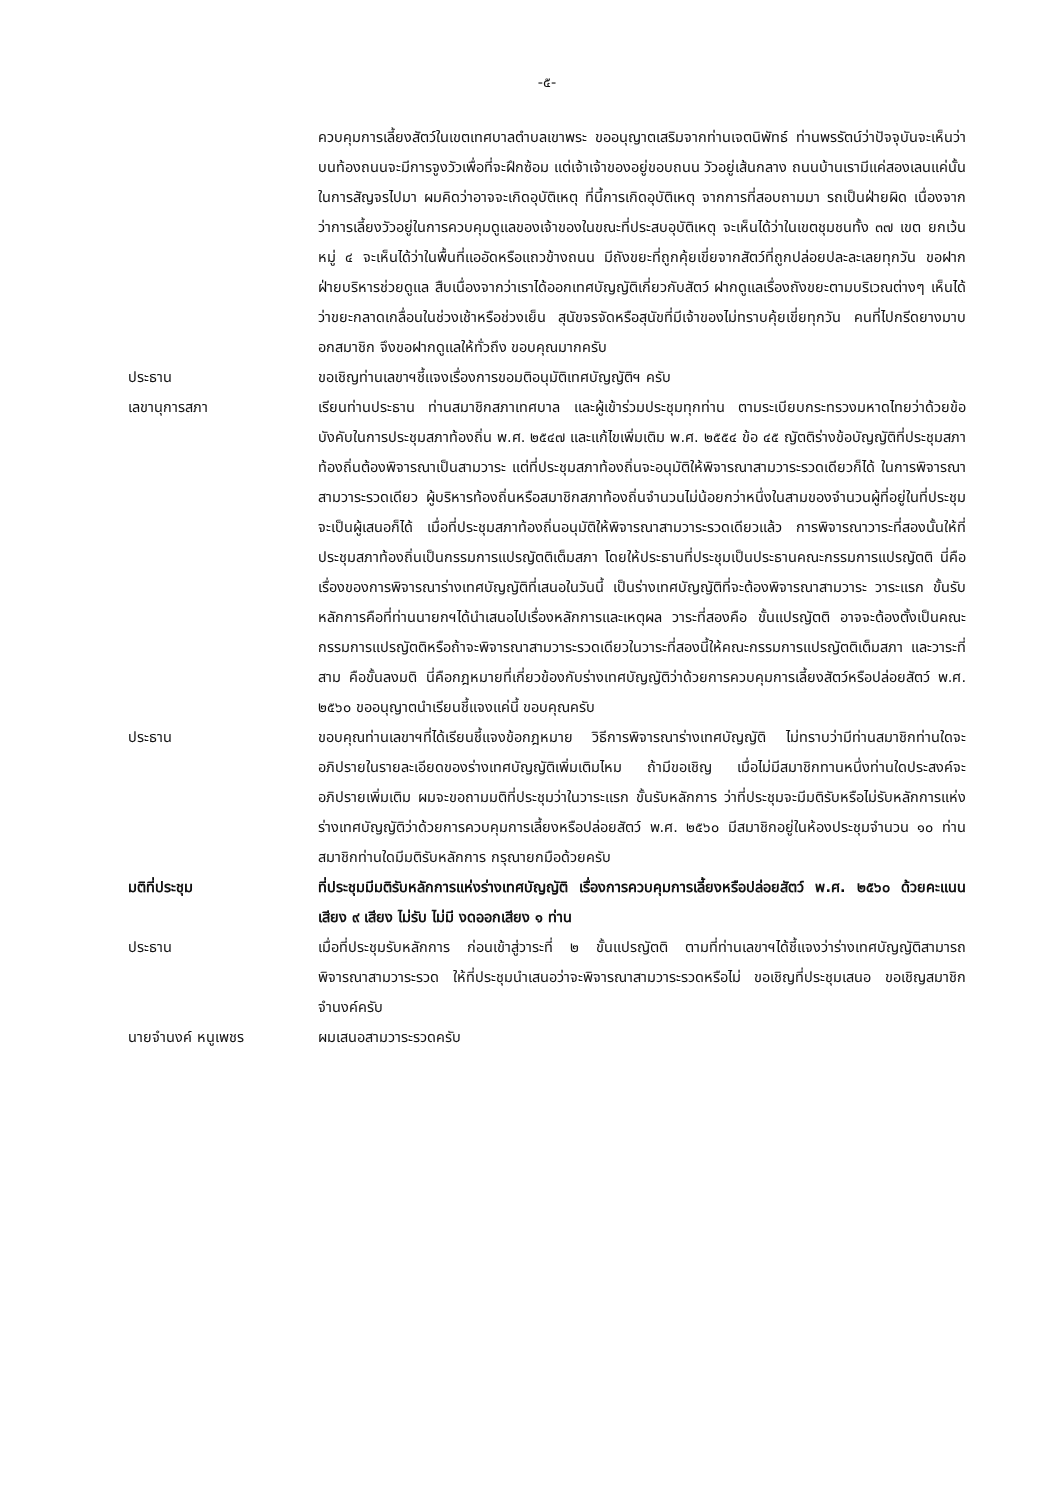-๕-
ควบคุมการเลี้ยงสัตว์ในเขตเทศบาลตำบลเขาพระ ขออนุญาตเสริมจากท่านเจตนิพัทธ์ ท่านพรรัตน์ว่าปัจจุบันจะเห็นว่าบนท้องถนนจะมีการจูงวัวเพื่อที่จะฝึกซ้อม แต่เจ้าเจ้าของอยู่ขอบถนน วัวอยู่เส้นกลาง ถนนบ้านเรามีแค่สองเลนแค่นั้น ในการสัญจรไปมา ผมคิดว่าอาจจะเกิดอุบัติเหตุ ที่นี้การเกิดอุบัติเหตุ จากการที่สอบถามมา รถเป็นฝ่ายผิด เนื่องจากว่าการเลี้ยงวัวอยู่ในการควบคุมดูแลของเจ้าของในขณะที่ประสบอุบัติเหตุ จะเห็นได้ว่าในเขตชุมชนทั้ง ๓๗ เขต ยกเว้นหมู่ ๔ จะเห็นได้ว่าในพื้นที่แออัดหรือแถวข้างถนน มีถังขยะที่ถูกคุ้ยเขี่ยจากสัตว์ที่ถูกปล่อยปละละเลยทุกวัน ขอฝากฝ่ายบริหารช่วยดูแล สืบเนื่องจากว่าเราได้ออกเทศบัญญัติเกี่ยวกับสัตว์ ฝากดูแลเรื่องถังขยะตามบริเวณต่างๆ เห็นได้ว่าขยะกลาดเกลื่อนในช่วงเช้าหรือช่วงเย็น สุนัขจรจัดหรือสุนัขที่มีเจ้าของไม่ทราบคุ้ยเขี่ยทุกวัน คนที่ไปกรีดยางมาบอกสมาชิก จึงขอฝากดูแลให้ทั่วถึง ขอบคุณมากครับ
ประธาน ขอเชิญท่านเลขาฯชี้แจงเรื่องการขอมติอนุมัติเทศบัญญัติฯ ครับ
เลขานุการสภา เรียนท่านประธาน ท่านสมาชิกสภาเทศบาล และผู้เข้าร่วมประชุมทุกท่าน ตามระเบียบกระทรวงมหาดไทยว่าด้วยข้อบังคับในการประชุมสภาท้องถิ่น พ.ศ. ๒๕๔๗ และแก้ไขเพิ่มเติม พ.ศ. ๒๕๕๔ ข้อ ๔๕ ญัตติร่างข้อบัญญัติที่ประชุมสภาท้องถิ่นต้องพิจารณาเป็นสามวาระ แต่ที่ประชุมสภาท้องถิ่นจะอนุมัติให้พิจารณาสามวาระรวดเดียวก็ได้ ในการพิจารณาสามวาระรวดเดียว ผู้บริหารท้องถิ่นหรือสมาชิกสภาท้องถิ่นจำนวนไม่น้อยกว่าหนึ่งในสามของจำนวนผู้ที่อยู่ในที่ประชุมจะเป็นผู้เสนอก็ได้ เมื่อที่ประชุมสภาท้องถิ่นอนุมัติให้พิจารณาสามวาระรวดเดียวแล้ว การพิจารณาวาระที่สองนั้นให้ที่ประชุมสภาท้องถิ่นเป็นกรรมการแปรญัตติเต็มสภา โดยให้ประธานที่ประชุมเป็นประธานคณะกรรมการแปรญัตติ นี่คือเรื่องของการพิจารณาร่างเทศบัญญัติที่เสนอในวันนี้ เป็นร่างเทศบัญญัติที่จะต้องพิจารณาสามวาระ วาระแรก ขั้นรับหลักการคือที่ท่านนายกฯได้นำเสนอไปเรื่องหลักการและเหตุผล วาระที่สองคือ ขั้นแปรญัตติ อาจจะต้องตั้งเป็นคณะกรรมการแปรญัตติหรือถ้าจะพิจารณาสามวาระรวดเดียวในวาระที่สองนี้ให้คณะกรรมการแปรญัตติเต็มสภา และวาระที่สาม คือขั้นลงมติ นี่คือกฎหมายที่เกี่ยวข้องกับร่างเทศบัญญัติว่าด้วยการควบคุมการเลี้ยงสัตว์หรือปล่อยสัตว์ พ.ศ. ๒๕๖๐ ขออนุญาตนำเรียนชี้แจงแค่นี้ ขอบคุณครับ
ประธาน ขอบคุณท่านเลขาฯที่ได้เรียนชี้แจงข้อกฎหมาย วิธีการพิจารณาร่างเทศบัญญัติ ไม่ทราบว่ามีท่านสมาชิกท่านใดจะอภิปรายในรายละเอียดของร่างเทศบัญญัติเพิ่มเติมไหม ถ้ามีขอเชิญ เมื่อไม่มีสมาชิกทานหนึ่งท่านใดประสงค์จะอภิปรายเพิ่มเติม ผมจะขอถามมติที่ประชุมว่าในวาระแรก ขั้นรับหลักการ ว่าที่ประชุมจะมีมติรับหรือไม่รับหลักการแห่งร่างเทศบัญญัติว่าด้วยการควบคุมการเลี้ยงหรือปล่อยสัตว์ พ.ศ. ๒๕๖๐ มีสมาชิกอยู่ในห้องประชุมจำนวน ๑๐ ท่าน สมาชิกท่านใดมีมติรับหลักการ กรุณายกมือด้วยครับ
มติที่ประชุม ที่ประชุมมีมติรับหลักการแห่งร่างเทศบัญญัติ เรื่องการควบคุมการเลี้ยงหรือปล่อยสัตว์ พ.ศ. ๒๕๖๐ ด้วยคะแนนเสียง ๙ เสียง ไม่รับ ไม่มี งดออกเสียง ๑ ท่าน
ประธาน เมื่อที่ประชุมรับหลักการ ก่อนเข้าสู่วาระที่ ๒ ขั้นแปรญัตติ ตามที่ท่านเลขาฯได้ชี้แจงว่าร่างเทศบัญญัติสามารถพิจารณาสามวาระรวด ให้ที่ประชุมนำเสนอว่าจะพิจารณาสามวาระรวดหรือไม่ ขอเชิญที่ประชุมเสนอ ขอเชิญสมาชิกจำนงค์ครับ
นายจำนงค์ หนูเพชร ผมเสนอสามวาระรวดครับ